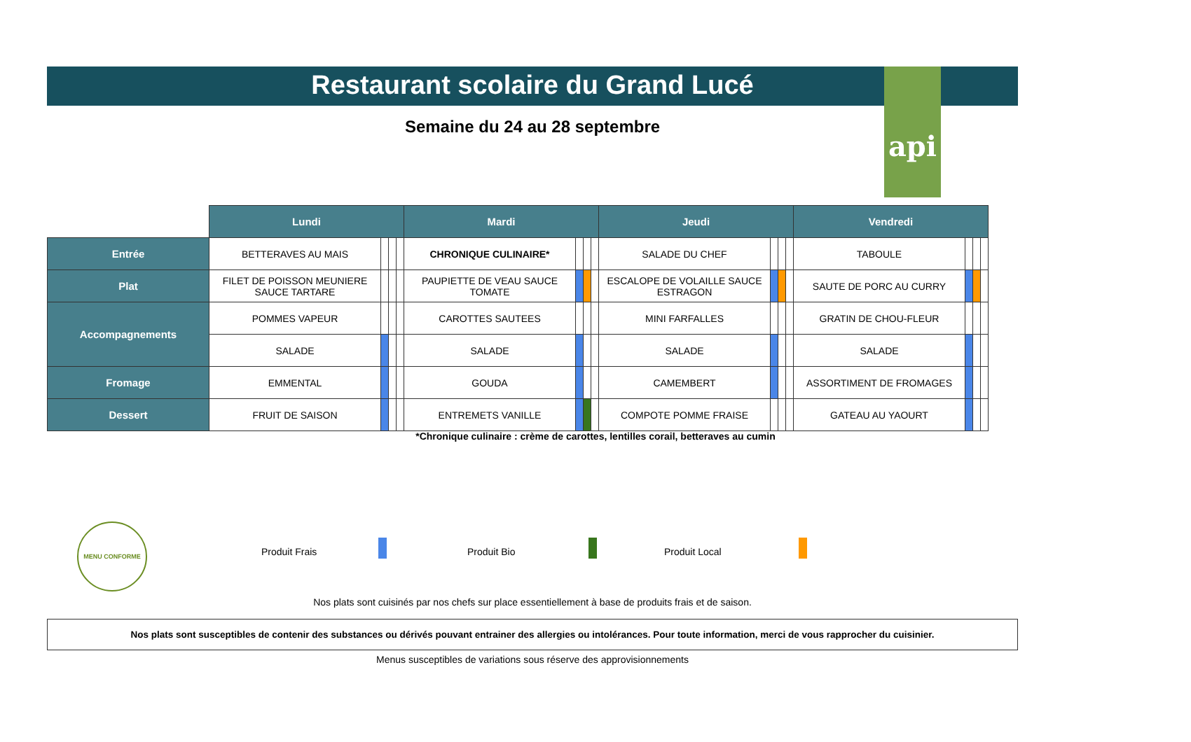api
Restaurant scolaire du Grand Lucé
Semaine du 24 au 28 septembre
| | Lundi | | | | Mardi | | | | Jeudi | | | | Vendredi | | | |
| --- | --- | --- | --- | --- | --- | --- | --- | --- | --- | --- | --- | --- | --- | --- | --- | --- |
| Entrée | BETTERAVES AU MAIS | | | | CHRONIQUE CULINAIRE* | | | | SALADE DU CHEF | | | | TABOULE | | | |
| Plat | FILET DE POISSON MEUNIERE SAUCE TARTARE | | | | PAUPIETTE DE VEAU SAUCE TOMATE | | | | ESCALOPE DE VOLAILLE SAUCE ESTRAGON | | | | SAUTE DE PORC AU CURRY | | | |
| Accompagnements | POMMES VAPEUR | | | | CAROTTES SAUTEES | | | | MINI FARFALLES | | | | GRATIN DE CHOU-FLEUR | | | |
| | SALADE | | | | SALADE | | | | SALADE | | | | SALADE | | | |
| Fromage | EMMENTAL | | | | GOUDA | | | | CAMEMBERT | | | | ASSORTIMENT DE FROMAGES | | | |
| Dessert | FRUIT DE SAISON | | | | ENTREMETS VANILLE | | | | COMPOTE POMME FRAISE | | | | GATEAU AU YAOURT | | | |
*Chronique culinaire : crème de carottes, lentilles corail, betteraves au cumin
MENU CONFORME
Produit Frais Produit Bio Produit Local
Nos plats sont cuisinés par nos chefs sur place essentiellement à base de produits frais et de saison.
Nos plats sont susceptibles de contenir des substances ou dérivés pouvant entrainer des allergies ou intolérances. Pour toute information, merci de vous rapprocher du cuisinier.
Menus susceptibles de variations sous réserve des approvisionnements